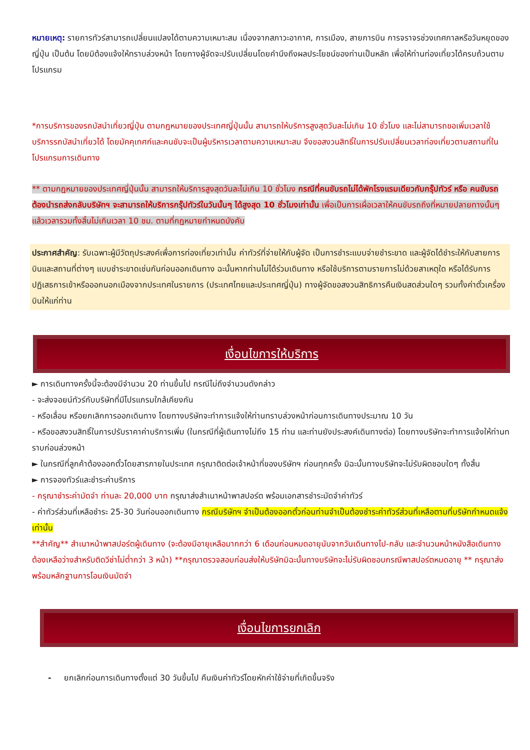หมายเหตุ: รายการทัวร์สามารถเปลี่ยนแปลงได้ตามความเหมาะสม เนื่องจากสภาวะอากาศ, การเมือง, สายการบิน การจราจรช่วงเทศกาลหรือวันหยุดของญี่ปุ่น เป็นต้น โดยมิต้องแจ้งให้ทราบล่วงหน้า โดยทางผู้จัดจะปรับเปลี่ยนโดยคำนึงถึงผลประโยชน์ของท่านเป็นหลัก เพื่อให้ท่านท่องเที่ยวได้ครบถ้วนตามโปรแกรม
*การบริการของรถบัสนำเที่ยวญี่ปุ่น ตามกฎหมายของประเทศญี่ปุ่นนั้น สามารถให้บริการสูงสุดวันละไม่เกิน 10 ชั่วโมง และไม่สามารถขอเพิ่มเวลาใช้บริการรถบัสนำเที่ยวได้ โดยมัคคุเทศก์และคนขับจะเป็นผู้บริหารเวลาตามความเหมาะสม จึงขอสงวนสิทธิ์ในการปรับเปลี่ยนเวลาท่องเที่ยวตามสถานที่ในโปรแกรมการเดินทาง
** ตามกฎหมายของประเทศญี่ปุ่นนั้น สามารถให้บริการสูงสุดวันละไม่เกิน 10 ชั่วโมง กรณีที่คนขับรถไม่ได้พักโรงแรมเดียวกับกรุ๊ปทัวร์ หรือ คนขับรถต้องนำรถส่งกลับบริษัทฯ จะสามารถให้บริการกรุ๊ปทัวร์ในวันนั้นๆ ได้สูงสุด 10 ชั่วโมงเท่านั้น เพื่อเป็นการเผื่อเวลาให้คนขับรถถึงที่หมายปลายทางนั้นๆ แล้วเวลารวมทั้งสิ้นไม่เกินเวลา 10 ชม. ตามที่กฎหมายกำหนดบังคับ
ประกาศสำคัญ: รับเฉพาะผู้มีวัตถุประสงค์เพื่อการท่องเที่ยวเท่านั้น ค่าทัวร์ที่จ่ายให้กับผู้จัด เป็นการชำระแบบจ่ายชำระขาด และผู้จัดได้ชำระให้กับสายการบินและสถานที่ต่างๆ แบบชำระขาดเช่นกันก่อนออกเดินทาง ฉะนั้นหากท่านไม่ได้ร่วมเดินทาง หรือใช้บริการตามรายการไม่ด้วยสาเหตุใด หรือได้รับการปฏิเสธการเข้าหรือออกนอกเมืองจากประเทศในรายการ (ประเทศไทยและประเทศญี่ปุ่น) ทางผู้จัดขอสงวนสิทธิการคืนเงินสดส่วนใดๆ รวมทั้งค่าตั๋วเครื่องบินให้แก่ท่าน
เงื่อนไขการให้บริการ
► การเดินทางครั้งนี้จะต้องมีจำนวน 20 ท่านขึ้นไป กรณีไม่ถึงจำนวนดังกล่าว
- จะส่งจอยน์ทัวร์กับบริษัทที่มีโปรแกรมใกล้เคียงกัน
- หรือเลื่อน หรือยกเลิกการออกเดินทาง โดยทางบริษัทจะทำการแจ้งให้ท่านทราบล่วงหน้าก่อนการเดินทางประมาณ 10 วัน
- หรือขอสงวนสิทธิ์ในการปรับราคาค่าบริการเพิ่ม (ในกรณีที่ผู้เดินทางไม่ถึง 15 ท่าน และท่านยังประสงค์เดินทางต่อ) โดยทางบริษัทจะทำการแจ้งให้ท่านทราบก่อนล่วงหน้า
► ในกรณีที่ลูกค้าต้องออกตั๋วโดยสารภายในประเทศ กรุณาติดต่อเจ้าหน้าที่ของบริษัทฯ ก่อนทุกครั้ง มิฉะนั้นทางบริษัทจะไม่รับผิดชอบใดๆ ทั้งสิ้น
► การจองทัวร์และชำระค่าบริการ
- กรุณาชำระค่ามัดจำ ท่านละ 20,000 บาท กรุณาส่งสำเนาหน้าพาสปอร์ต พร้อมเอกสารชำระมัดจำค่าทัวร์
- ค่าทัวร์ส่วนที่เหลือชำระ 25-30 วันก่อนออกเดินทาง กรณีบริษัทฯ จำเป็นต้องออกตั๋วก่อนท่านจำเป็นต้องชำระค่าทัวร์ส่วนที่เหลือตามที่บริษัทกำหนดแจ้งเท่านั้น
**สำคัญ** สำเนาหน้าพาสปอร์ตผู้เดินทาง (จะต้องมีอายุเหลือมากกว่า 6 เดือนก่อนหมดอายุนับจากวันเดินทางไป-กลับ และจำนวนหน้าหนังสือเดินทางต้องเหลือว่างสำหรับติดวีซ่าไม่ต่ำกว่า 3 หน้า) **กรุณาตรวจสอบก่อนส่งให้บริษัทมิฉะนั้นทางบริษัทจะไม่รับผิดชอบกรณีพาสปอร์ตหมดอายุ ** กรุณาส่งพร้อมหลักฐานการโอนเงินมัดจำ
เงื่อนไขการยกเลิก
- ยกเลิกก่อนการเดินทางตั้งแต่ 30 วันขึ้นไป คืนเงินค่าทัวร์โดยหักค่าใช้จ่ายที่เกิดขึ้นจริง